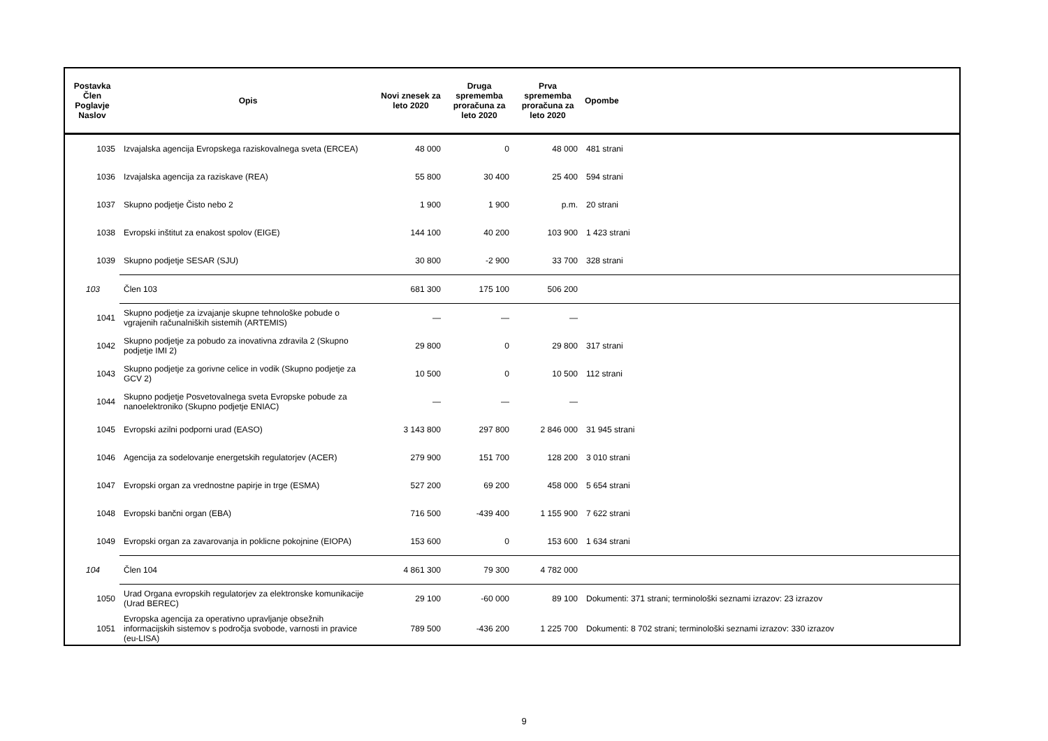| Postavka Člen Poglavje Naslov | Opis | Novi znesek za leto 2020 | Druga sprememba proračuna za leto 2020 | Prva sprememba proračuna za leto 2020 | Opombe |
| --- | --- | --- | --- | --- | --- |
| 1035 | Izvajalska agencija Evropskega raziskovalnega sveta (ERCEA) | 48 000 | 0 | 48 000 | 481 strani |
| 1036 | Izvajalska agencija za raziskave (REA) | 55 800 | 30 400 | 25 400 | 594 strani |
| 1037 | Skupno podjetje Čisto nebo 2 | 1 900 | 1 900 | p.m. | 20 strani |
| 1038 | Evropski inštitut za enakost spolov (EIGE) | 144 100 | 40 200 | 103 900 | 1 423 strani |
| 1039 | Skupno podjetje SESAR (SJU) | 30 800 | -2 900 | 33 700 | 328 strani |
| 103 | Člen 103 | 681 300 | 175 100 | 506 200 | |
| 1041 | Skupno podjetje za izvajanje skupne tehnološke pobude o vgrajenih računalniških sistemih (ARTEMIS) | — | — | — | |
| 1042 | Skupno podjetje za pobudo za inovativna zdravila 2 (Skupno podjetje IMI 2) | 29 800 | 0 | 29 800 | 317 strani |
| 1043 | Skupno podjetje za gorivne celice in vodik (Skupno podjetje za GCV 2) | 10 500 | 0 | 10 500 | 112 strani |
| 1044 | Skupno podjetje Posvetovalnega sveta Evropske pobude za nanoelektroniko (Skupno podjetje ENIAC) | — | — | — | |
| 1045 | Evropski azilni podporni urad (EASO) | 3 143 800 | 297 800 | 2 846 000 | 31 945 strani |
| 1046 | Agencija za sodelovanje energetskih regulatorjev (ACER) | 279 900 | 151 700 | 128 200 | 3 010 strani |
| 1047 | Evropski organ za vrednostne papirje in trge (ESMA) | 527 200 | 69 200 | 458 000 | 5 654 strani |
| 1048 | Evropski bančni organ (EBA) | 716 500 | -439 400 | 1 155 900 | 7 622 strani |
| 1049 | Evropski organ za zavarovanja in poklicne pokojnine (EIOPA) | 153 600 | 0 | 153 600 | 1 634 strani |
| 104 | Člen 104 | 4 861 300 | 79 300 | 4 782 000 | |
| 1050 | Urad Organa evropskih regulatorjev za elektronske komunikacije (Urad BEREC) | 29 100 | -60 000 | 89 100 | Dokumenti: 371 strani; terminološki seznami izrazov: 23 izrazov |
| 1051 | Evropska agencija za operativno upravljanje obsežnih informacijskih sistemov s področja svobode, varnosti in pravice (eu-LISA) | 789 500 | -436 200 | 1 225 700 | Dokumenti: 8 702 strani; terminološki seznami izrazov: 330 izrazov |
9